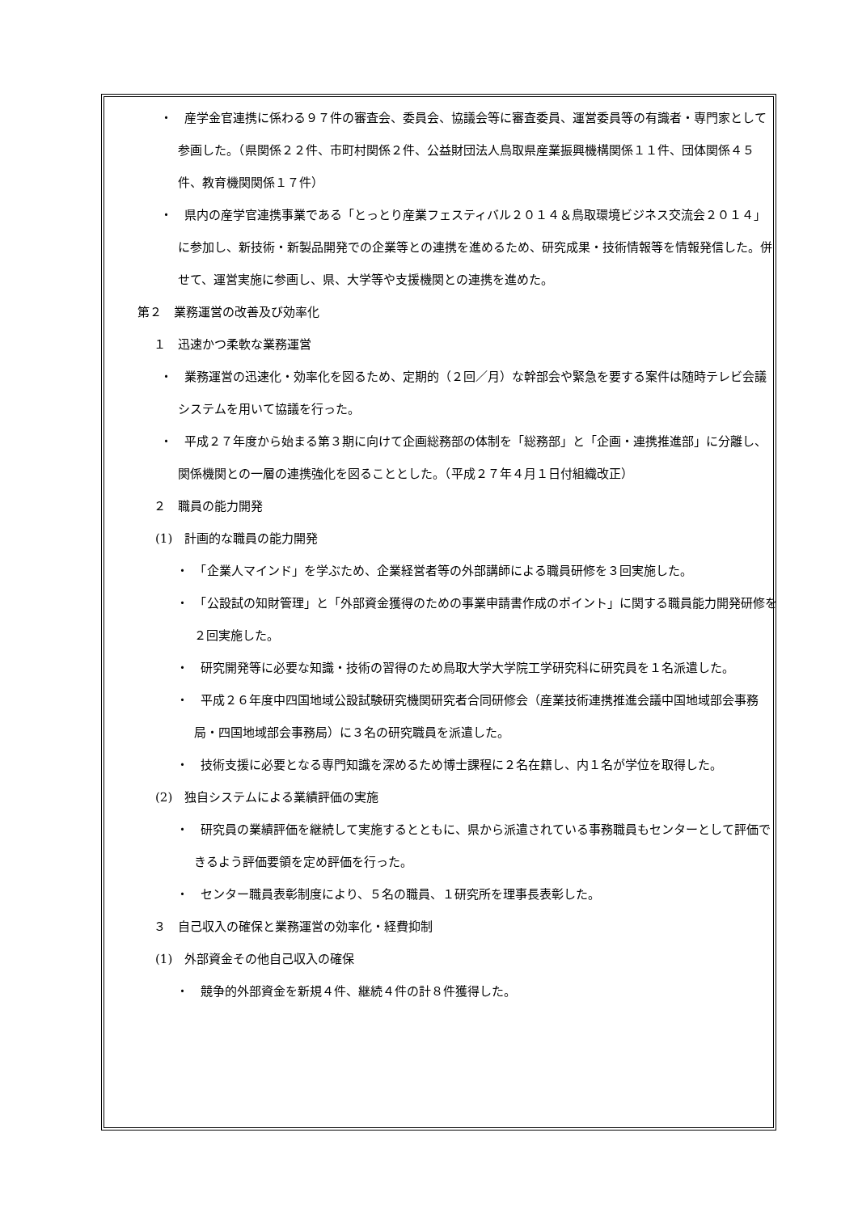・　産学金官連携に係わる９７件の審査会、委員会、協議会等に審査委員、運営委員等の有識者・専門家として参画した。（県関係２２件、市町村関係２件、公益財団法人鳥取県産業振興機構関係１１件、団体関係４５件、教育機関関係１７件）
・　県内の産学官連携事業である「とっとり産業フェスティバル２０１４＆鳥取環境ビジネス交流会２０１４」に参加し、新技術・新製品開発での企業等との連携を進めるため、研究成果・技術情報等を情報発信した。併せて、運営実施に参画し、県、大学等や支援機関との連携を進めた。
第２　業務運営の改善及び効率化
１　迅速かつ柔軟な業務運営
・　業務運営の迅速化・効率化を図るため、定期的（２回／月）な幹部会や緊急を要する案件は随時テレビ会議システムを用いて協議を行った。
・　平成２７年度から始まる第３期に向けて企画総務部の体制を「総務部」と「企画・連携推進部」に分離し、関係機関との一層の連携強化を図ることとした。（平成２７年４月１日付組織改正）
２　職員の能力開発
(1)　計画的な職員の能力開発
・　「企業人マインド」を学ぶため、企業経営者等の外部講師による職員研修を３回実施した。
・　「公設試の知財管理」と「外部資金獲得のための事業申請書作成のポイント」に関する職員能力開発研修を２回実施した。
・　研究開発等に必要な知識・技術の習得のため鳥取大学大学院工学研究科に研究員を１名派遣した。
・　平成２６年度中四国地域公設試験研究機関研究者合同研修会（産業技術連携推進会議中国地域部会事務局・四国地域部会事務局）に３名の研究職員を派遣した。
・　技術支援に必要となる専門知識を深めるため博士課程に２名在籍し、内１名が学位を取得した。
(2)　独自システムによる業績評価の実施
・　研究員の業績評価を継続して実施するとともに、県から派遣されている事務職員もセンターとして評価できるよう評価要領を定め評価を行った。
・　センター職員表彰制度により、５名の職員、１研究所を理事長表彰した。
３　自己収入の確保と業務運営の効率化・経費抑制
(1)　外部資金その他自己収入の確保
・　競争的外部資金を新規４件、継続４件の計８件獲得した。